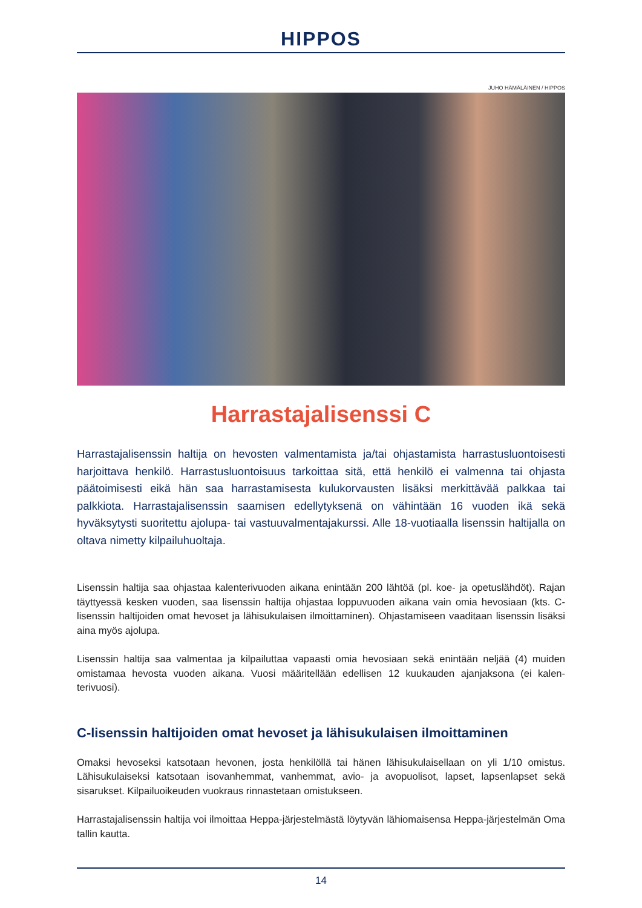HIPPOS
JUHO HÄMÄLÄINEN / HIPPOS
Harrastajalisenssi C
Harrastajalisenssin haltija on hevosten valmentamista ja/tai ohjastamista harrastusluon­toisesti harjoittava henkilö. Harrastusluontoisuus tarkoittaa sitä, että henkilö ei valmenna tai ohjasta päätoimisesti eikä hän saa harrastamisesta kulukorvausten lisäksi merkittävää palkkaa tai palkkiota. Harrastajalisenssin saamisen edellytyksenä on vähintään 16 vuoden ikä sekä hyväksytysti suoritettu ajolupa- tai vastuuvalmentajakurssi. Alle 18-vuotiaalla lisenssin haltijalla on oltava nimetty kilpailuhuoltaja.
Lisenssin haltija saa ohjastaa kalenterivuoden aikana enintään 200 lähtöä (pl. koe- ja opetuslähdöt). Rajan täyttyessä kesken vuoden, saa lisenssin haltija ohjastaa loppuvuoden aikana vain omia hevosiaan (kts. C-lisenssin haltijoiden omat hevoset ja lähisukulaisen ilmoittaminen). Ohjastamiseen vaaditaan lisenssin lisäksi aina myös ajolupa.
Lisenssin haltija saa valmentaa ja kilpailuttaa vapaasti omia hevosiaan sekä enintään neljää (4) muiden omistamaa hevosta vuoden aikana. Vuosi määritellään edellisen 12 kuukauden ajanjaksona (ei kalen­terivuosi).
C-lisenssin haltijoiden omat hevoset ja lähisukulaisen ilmoittaminen
Omaksi hevoseksi katsotaan hevonen, josta henkilöllä tai hänen lähisukulaisellaan on yli 1/10 omistus. Lähisukulaiseksi katsotaan isovanhemmat, vanhemmat, avio- ja avopuolisot, lapset, lapsenlapset sekä sisarukset. Kilpailuoikeuden vuokraus rinnastetaan omistukseen.
Harrastajalisenssin haltija voi ilmoittaa Heppa-järjestelmästä löytyvän lähiomaisensa Heppa-järjes­telmän Oma tallin kautta.
14